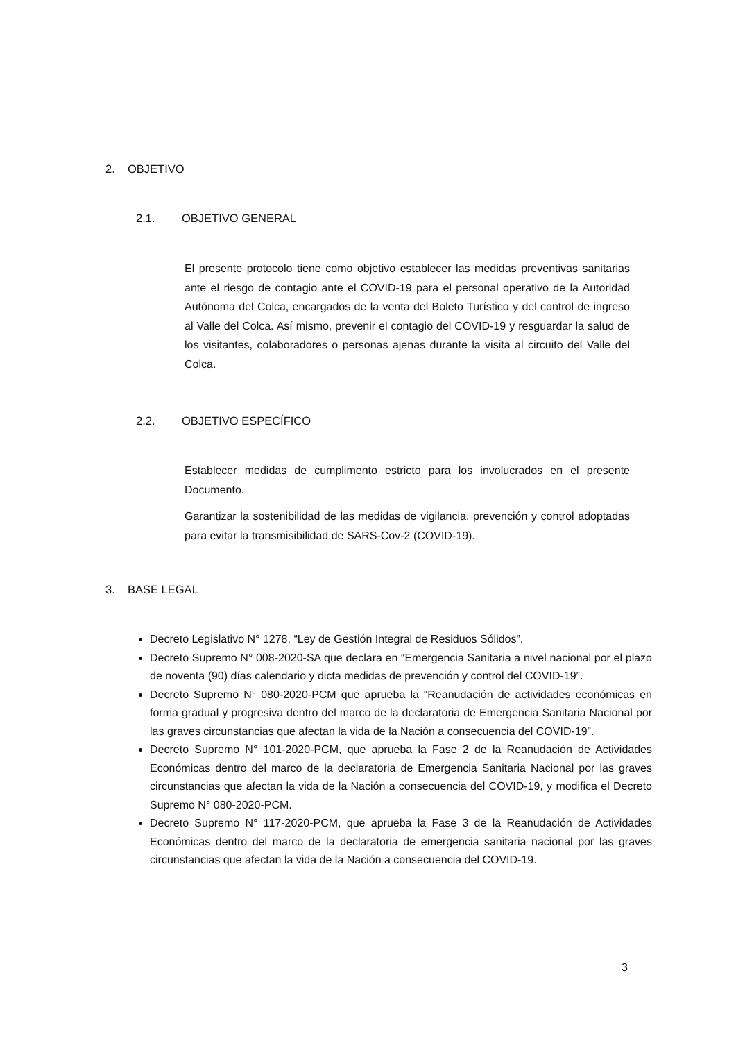2. OBJETIVO
2.1. OBJETIVO GENERAL
El presente protocolo tiene como objetivo establecer las medidas preventivas sanitarias ante el riesgo de contagio ante el COVID-19 para el personal operativo de la Autoridad Autónoma del Colca, encargados de la venta del Boleto Turístico y del control de ingreso al Valle del Colca. Así mismo, prevenir el contagio del COVID-19 y resguardar la salud de los visitantes, colaboradores o personas ajenas durante la visita al circuito del Valle del Colca.
2.2. OBJETIVO ESPECÍFICO
Establecer medidas de cumplimento estricto para los involucrados en el presente Documento.
Garantizar la sostenibilidad de las medidas de vigilancia, prevención y control adoptadas para evitar la transmisibilidad de SARS-Cov-2 (COVID-19).
3. BASE LEGAL
Decreto Legislativo N° 1278, “Ley de Gestión Integral de Residuos Sólidos”.
Decreto Supremo N° 008-2020-SA que declara en “Emergencia Sanitaria a nivel nacional por el plazo de noventa (90) días calendario y dicta medidas de prevención y control del COVID-19”.
Decreto Supremo N° 080-2020-PCM que aprueba la “Reanudación de actividades económicas en forma gradual y progresiva dentro del marco de la declaratoria de Emergencia Sanitaria Nacional por las graves circunstancias que afectan la vida de la Nación a consecuencia del COVID-19”.
Decreto Supremo N° 101-2020-PCM, que aprueba la Fase 2 de la Reanudación de Actividades Económicas dentro del marco de la declaratoria de Emergencia Sanitaria Nacional por las graves circunstancias que afectan la vida de la Nación a consecuencia del COVID-19, y modifica el Decreto Supremo N° 080-2020-PCM.
Decreto Supremo N° 117-2020-PCM, que aprueba la Fase 3 de la Reanudación de Actividades Económicas dentro del marco de la declaratoria de emergencia sanitaria nacional por las graves circunstancias que afectan la vida de la Nación a consecuencia del COVID-19.
3